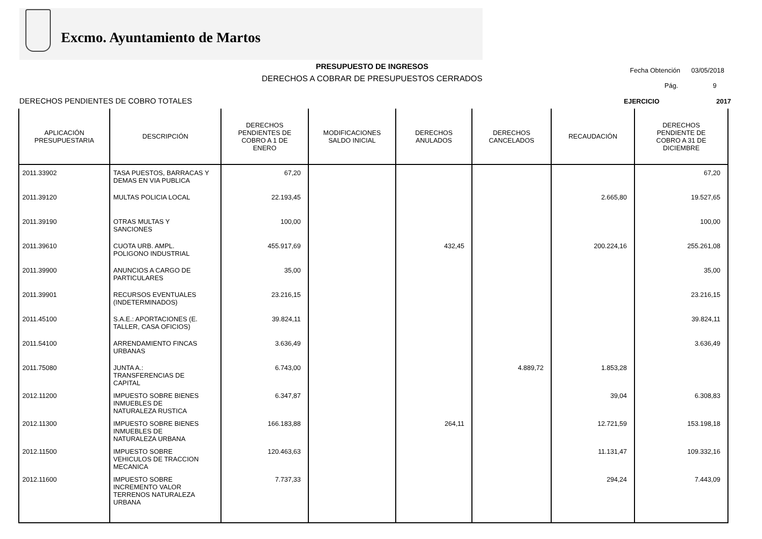Excmo. Ayuntamiento de Martos
PRESUPUESTO DE INGRESOS
DERECHOS A COBRAR DE PRESUPUESTOS CERRADOS
Fecha Obtención 03/05/2018
Pág. 9
DERECHOS PENDIENTES DE COBRO TOTALES
EJERCICIO 2017
| APLICACIÓN PRESUPUESTARIA | DESCRIPCIÓN | DERECHOS PENDIENTES DE COBRO A 1 DE ENERO | MODIFICACIONES SALDO INICIAL | DERECHOS ANULADOS | DERECHOS CANCELADOS | RECAUDACIÓN | DERECHOS PENDIENTE DE COBRO A 31 DE DICIEMBRE |
| --- | --- | --- | --- | --- | --- | --- | --- |
| 2011.33902 | TASA PUESTOS, BARRACAS Y DEMAS EN VIA PUBLICA | 67,20 | | | | | 67,20 |
| 2011.39120 | MULTAS POLICIA LOCAL | 22.193,45 | | | | 2.665,80 | 19.527,65 |
| 2011.39190 | OTRAS MULTAS Y SANCIONES | 100,00 | | | | | 100,00 |
| 2011.39610 | CUOTA URB. AMPL. POLIGONO INDUSTRIAL | 455.917,69 | | 432,45 | | 200.224,16 | 255.261,08 |
| 2011.39900 | ANUNCIOS A CARGO DE PARTICULARES | 35,00 | | | | | 35,00 |
| 2011.39901 | RECURSOS EVENTUALES (INDETERMINADOS) | 23.216,15 | | | | | 23.216,15 |
| 2011.45100 | S.A.E.: APORTACIONES (E. TALLER, CASA OFICIOS) | 39.824,11 | | | | | 39.824,11 |
| 2011.54100 | ARRENDAMIENTO FINCAS URBANAS | 3.636,49 | | | | | 3.636,49 |
| 2011.75080 | JUNTA A.: TRANSFERENCIAS DE CAPITAL | 6.743,00 | | | 4.889,72 | 1.853,28 | |
| 2012.11200 | IMPUESTO SOBRE BIENES INMUEBLES DE NATURALEZA RUSTICA | 6.347,87 | | | | 39,04 | 6.308,83 |
| 2012.11300 | IMPUESTO SOBRE BIENES INMUEBLES DE NATURALEZA URBANA | 166.183,88 | | 264,11 | | 12.721,59 | 153.198,18 |
| 2012.11500 | IMPUESTO SOBRE VEHICULOS DE TRACCION MECANICA | 120.463,63 | | | | 11.131,47 | 109.332,16 |
| 2012.11600 | IMPUESTO SOBRE INCREMENTO VALOR TERRENOS NATURALEZA URBANA | 7.737,33 | | | | 294,24 | 7.443,09 |